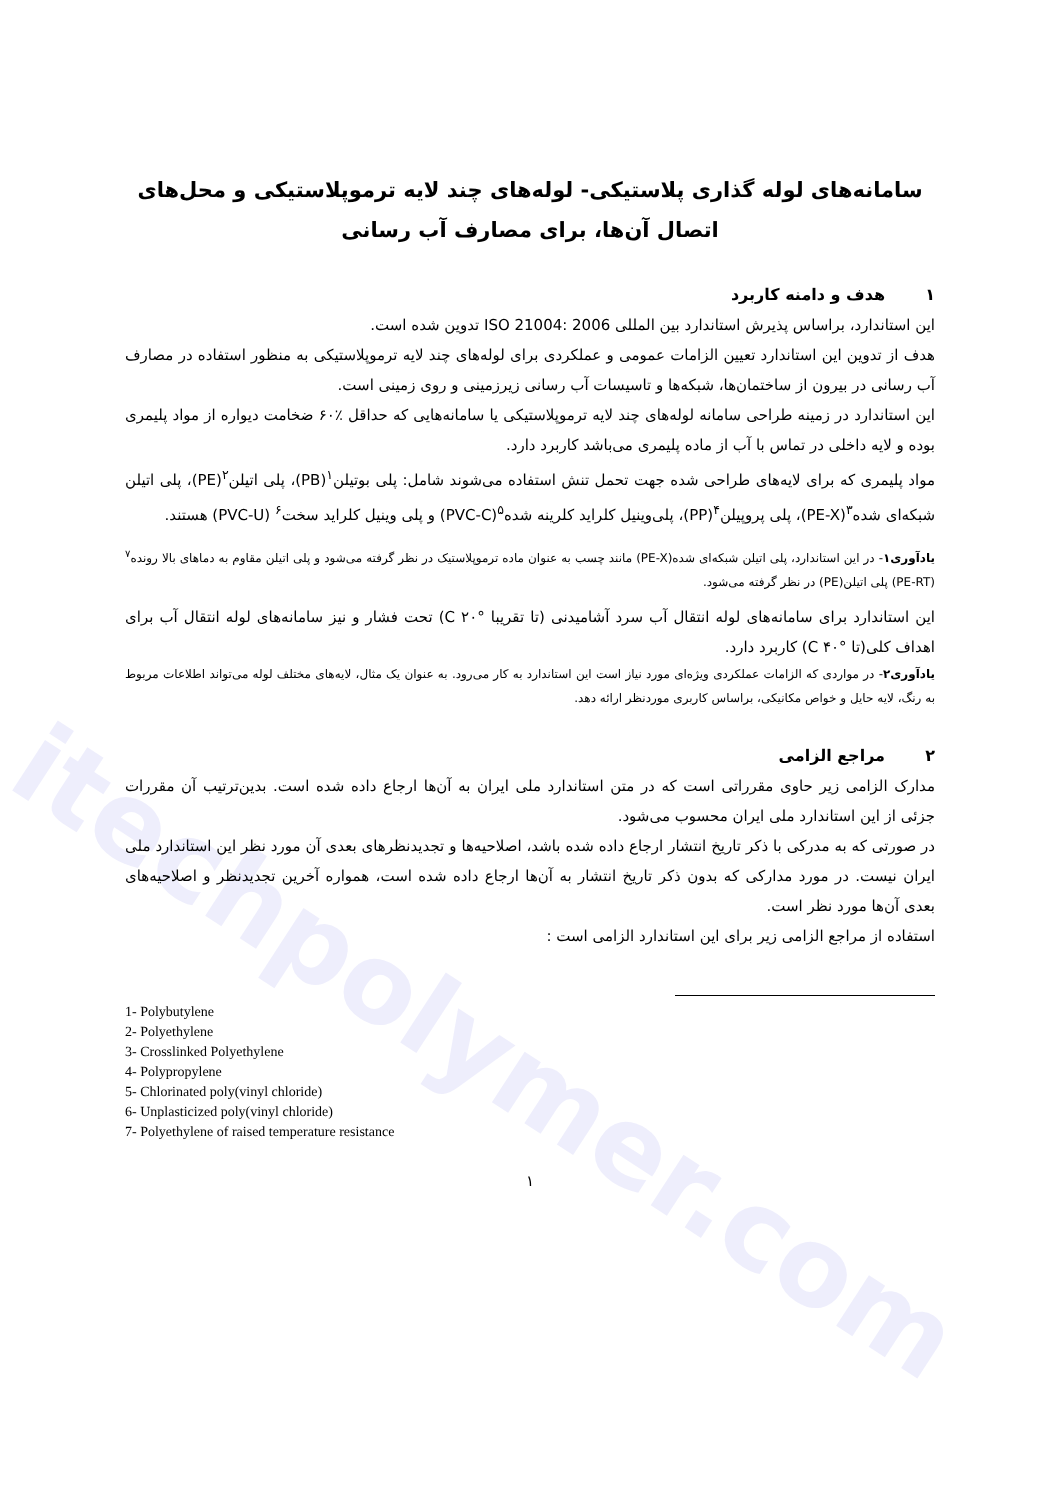itechpolymer.com
سامانه‌های لوله گذاری پلاستیکی- لوله‌های چند لایه ترموپلاستیکی و محل‌های اتصال آن‌ها، برای مصارف آب رسانی
۱ هدف و دامنه کاربرد
این استاندارد، براساس پذیرش استاندارد بین المللی ISO 21004: 2006 تدوین شده است.
هدف از تدوین این استاندارد تعیین الزامات عمومی و عملکردی برای لوله‌های چند لایه ترموپلاستیکی به منظور استفاده در مصارف آب رسانی در بیرون از ساختمان‌ها، شبکه‌ها و تاسیسات آب رسانی زیرزمینی و روی زمینی است.
این استاندارد در زمینه طراحی سامانه لوله‌های چند لایه ترموپلاستیکی یا سامانه‌هایی که حداقل ٪۶۰ ضخامت دیواره از مواد پلیمری بوده و لایه داخلی در تماس با آب از ماده پلیمری می‌باشد کاربرد دارد.
مواد پلیمری که برای لایه‌های طراحی شده جهت تحمل تنش استفاده می‌شوند شامل: پلی بوتیلن<sup>۱</sup>(PB)، پلی اتیلن<sup>۲</sup>(PE)، پلی اتیلن شبکه‌ای شده<sup>۳</sup>(PE-X)، پلی پروپیلن<sup>۴</sup>(PP)، پلی‌وینیل کلراید کلرینه شده<sup>۵</sup>(PVC-C) و پلی وینیل کلراید سخت<sup>۶</sup> (PVC-U) هستند.
یادآوری۱- در این استاندارد، پلی اتیلن شبکه‌ای شده(PE-X) مانند چسب به عنوان ماده ترموپلاستیک در نظر گرفته می‌شود و پلی اتیلن مقاوم به دماهای بالا رونده<sup>۷</sup> (PE-RT) پلی اتیلن(PE) در نظر گرفته می‌شود.
این استاندارد برای سامانه‌های لوله انتقال آب سرد آشامیدنی (تا تقریبا °C ۲۰) تحت فشار و نیز سامانه‌های لوله انتقال آب برای اهداف کلی(تا °C ۴۰) کاربرد دارد.
یادآوری۲- در مواردی که الزامات عملکردی ویژه‌ای مورد نیاز است این استاندارد به کار می‌رود. به عنوان یک مثال، لایه‌های مختلف لوله می‌تواند اطلاعات مربوط به رنگ، لایه حایل و خواص مکانیکی، براساس کاربری موردنظر ارائه دهد.
۲ مراجع الزامی
مدارک الزامی زیر حاوی مقرراتی است که در متن استاندارد ملی ایران به آن‌ها ارجاع داده شده است. بدین‌ترتیب آن مقررات جزئی از این استاندارد ملی ایران محسوب می‌شود.
در صورتی که به مدرکی با ذکر تاریخ انتشار ارجاع داده شده باشد، اصلاحیه‌ها و تجدیدنظرهای بعدی آن مورد نظر این استاندارد ملی ایران نیست. در مورد مدارکی که بدون ذکر تاریخ انتشار به آن‌ها ارجاع داده شده است، همواره آخرین تجدیدنظر و اصلاحیه‌های بعدی آن‌ها مورد نظر است.
استفاده از مراجع الزامی زیر برای این استاندارد الزامی است :
1- Polybutylene
2- Polyethylene
3- Crosslinked Polyethylene
4- Polypropylene
5- Chlorinated poly(vinyl chloride)
6- Unplasticized poly(vinyl chloride)
7- Polyethylene of raised temperature resistance
۱